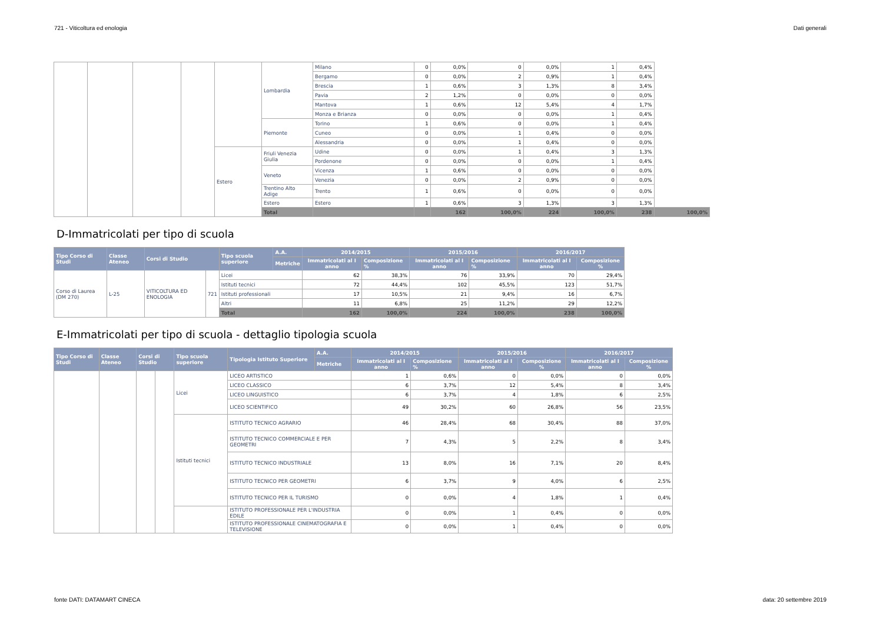721 - Viticoltura ed enologia Dati generali
| | | | | | Lombardia | Milano | 0 | 0,0% | 0 | 0,0% | 1 | 0,4% | |
| | | | | | | Bergamo | 0 | 0,0% | 2 | 0,9% | 1 | 0,4% | |
| | | | | | | Brescia | 1 | 0,6% | 3 | 1,3% | 8 | 3,4% | |
| | | | | | | Pavia | 2 | 1,2% | 0 | 0,0% | 0 | 0,0% | |
| | | | | | | Mantova | 1 | 0,6% | 12 | 5,4% | 4 | 1,7% | |
| | | | | | | Monza e Brianza | 0 | 0,0% | 0 | 0,0% | 1 | 0,4% | |
| | | | | | Piemonte | Torino | 1 | 0,6% | 0 | 0,0% | 1 | 0,4% | |
| | | | | | | Cuneo | 0 | 0,0% | 1 | 0,4% | 0 | 0,0% | |
| | | | | | | Alessandria | 0 | 0,0% | 1 | 0,4% | 0 | 0,0% | |
| | | | | Estero | Friuli Venezia Giulia | Udine | 0 | 0,0% | 1 | 0,4% | 3 | 1,3% | |
| | | | | | | Pordenone | 0 | 0,0% | 0 | 0,0% | 1 | 0,4% | |
| | | | | | Veneto | Vicenza | 1 | 0,6% | 0 | 0,0% | 0 | 0,0% | |
| | | | | | | Venezia | 0 | 0,0% | 2 | 0,9% | 0 | 0,0% | |
| | | | | | Trentino Alto Adige | Trento | 1 | 0,6% | 0 | 0,0% | 0 | 0,0% | |
| | | | | | Estero | Estero | 1 | 0,6% | 3 | 1,3% | 3 | 1,3% | |
| | | | | | Total | | | 162 | 100,0% | 224 | 100,0% | 238 | 100,0% |
D-Immatricolati per tipo di scuola
| Tipo Corso di Studi | Classe Ateneo | Corsi di Studio | | Tipo scuola superiore | A.A. | 2014/2015 | | 2015/2016 | | 2016/2017 | |
| --- | --- | --- | --- | --- | --- | --- | --- | --- | --- | --- | --- |
| | | | | | Metriche | Immatricolati al I anno | Composizione % | Immatricolati al I anno | Composizione % | Immatricolati al I anno | Composizione % |
| Corso di Laurea (DM 270) | L-25 | VITICOLTURA ED ENOLOGIA | 721 | Licei | | 62 | 38,3% | 76 | 33,9% | 70 | 29,4% |
| | | | | Istituti tecnici | | 72 | 44,4% | 102 | 45,5% | 123 | 51,7% |
| | | | | Istituti professionali | | 17 | 10,5% | 21 | 9,4% | 16 | 6,7% |
| | | | | Altri | | 11 | 6,8% | 25 | 11,2% | 29 | 12,2% |
| | | | | Total | | 162 | 100,0% | 224 | 100,0% | 238 | 100,0% |
E-Immatricolati per tipo di scuola - dettaglio tipologia scuola
| Tipo Corso di Studi | Classe Ateneo | Corsi di Studio | | Tipo scuola superiore | Tipologia Istituto Superiore | A.A. | 2014/2015 | | 2015/2016 | | 2016/2017 | |
| --- | --- | --- | --- | --- | --- | --- | --- | --- | --- | --- | --- | --- |
| | | | | | | Metriche | Immatricolati al I anno | Composizione % | Immatricolati al I anno | Composizione % | Immatricolati al I anno | Composizione % |
| | | | | Licei | LICEO ARTISTICO | | 1 | 0,6% | 0 | 0,0% | 0 | 0,0% |
| | | | | | LICEO CLASSICO | | 6 | 3,7% | 12 | 5,4% | 8 | 3,4% |
| | | | | | LICEO LINGUISTICO | | 6 | 3,7% | 4 | 1,8% | 6 | 2,5% |
| | | | | | LICEO SCIENTIFICO | | 49 | 30,2% | 60 | 26,8% | 56 | 23,5% |
| | | | | Istituti tecnici | ISTITUTO TECNICO AGRARIO | | 46 | 28,4% | 68 | 30,4% | 88 | 37,0% |
| | | | | | ISTITUTO TECNICO COMMERCIALE E PER GEOMETRI | | 7 | 4,3% | 5 | 2,2% | 8 | 3,4% |
| | | | | | ISTITUTO TECNICO INDUSTRIALE | | 13 | 8,0% | 16 | 7,1% | 20 | 8,4% |
| | | | | | ISTITUTO TECNICO PER GEOMETRI | | 6 | 3,7% | 9 | 4,0% | 6 | 2,5% |
| | | | | | ISTITUTO TECNICO PER IL TURISMO | | 0 | 0,0% | 4 | 1,8% | 1 | 0,4% |
| | | | | | ISTITUTO PROFESSIONALE PER L'INDUSTRIA EDILE | | 0 | 0,0% | 1 | 0,4% | 0 | 0,0% |
| | | | | | ISTITUTO PROFESSIONALE CINEMATOGRAFIA E TELEVISIONE | | 0 | 0,0% | 1 | 0,4% | 0 | 0,0% |
fonte DATI: DATAMART CINECA data: 20 settembre 2019